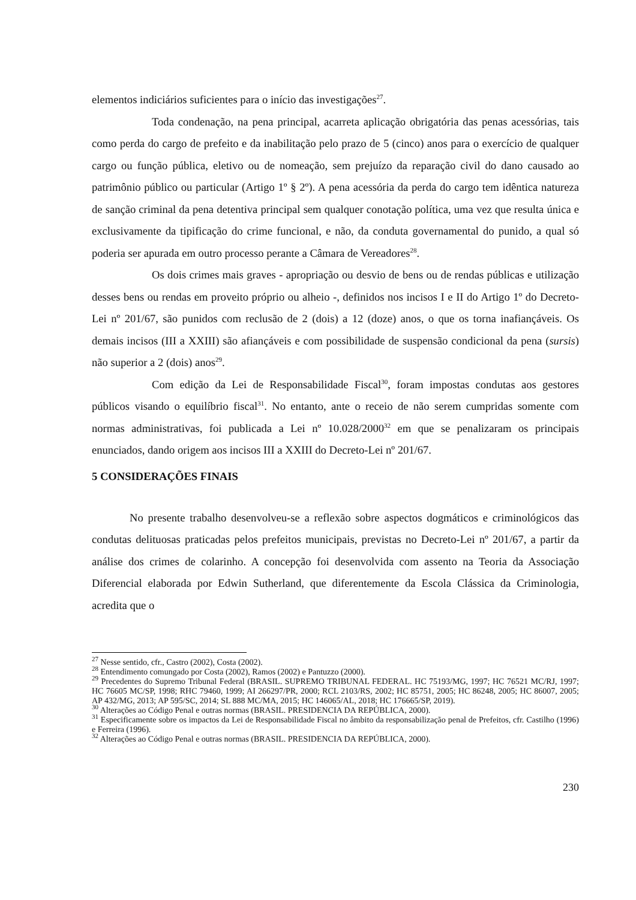elementos indiciários suficientes para o início das investigações<sup>27</sup>.
Toda condenação, na pena principal, acarreta aplicação obrigatória das penas acessórias, tais como perda do cargo de prefeito e da inabilitação pelo prazo de 5 (cinco) anos para o exercício de qualquer cargo ou função pública, eletivo ou de nomeação, sem prejuízo da reparação civil do dano causado ao patrimônio público ou particular (Artigo 1º § 2º). A pena acessória da perda do cargo tem idêntica natureza de sanção criminal da pena detentiva principal sem qualquer conotação política, uma vez que resulta única e exclusivamente da tipificação do crime funcional, e não, da conduta governamental do punido, a qual só poderia ser apurada em outro processo perante a Câmara de Vereadores<sup>28</sup>.
Os dois crimes mais graves - apropriação ou desvio de bens ou de rendas públicas e utilização desses bens ou rendas em proveito próprio ou alheio -, definidos nos incisos I e II do Artigo 1º do Decreto-Lei nº 201/67, são punidos com reclusão de 2 (dois) a 12 (doze) anos, o que os torna inafiançáveis. Os demais incisos (III a XXIII) são afiançáveis e com possibilidade de suspensão condicional da pena (sursis) não superior a 2 (dois) anos<sup>29</sup>.
Com edição da Lei de Responsabilidade Fiscal<sup>30</sup>, foram impostas condutas aos gestores públicos visando o equilíbrio fiscal<sup>31</sup>. No entanto, ante o receio de não serem cumpridas somente com normas administrativas, foi publicada a Lei nº 10.028/2000<sup>32</sup> em que se penalizaram os principais enunciados, dando origem aos incisos III a XXIII do Decreto-Lei nº 201/67.
5 CONSIDERAÇÕES FINAIS
No presente trabalho desenvolveu-se a reflexão sobre aspectos dogmáticos e criminológicos das condutas delituosas praticadas pelos prefeitos municipais, previstas no Decreto-Lei nº 201/67, a partir da análise dos crimes de colarinho. A concepção foi desenvolvida com assento na Teoria da Associação Diferencial elaborada por Edwin Sutherland, que diferentemente da Escola Clássica da Criminologia, acredita que o
<sup>27</sup> Nesse sentido, cfr., Castro (2002), Costa (2002).
<sup>28</sup> Entendimento comungado por Costa (2002), Ramos (2002) e Pantuzzo (2000).
<sup>29</sup> Precedentes do Supremo Tribunal Federal (BRASIL. SUPREMO TRIBUNAL FEDERAL. HC 75193/MG, 1997; HC 76521 MC/RJ, 1997; HC 76605 MC/SP, 1998; RHC 79460, 1999; AI 266297/PR, 2000; RCL 2103/RS, 2002; HC 85751, 2005; HC 86248, 2005; HC 86007, 2005; AP 432/MG, 2013; AP 595/SC, 2014; SL 888 MC/MA, 2015; HC 146065/AL, 2018; HC 176665/SP, 2019).
<sup>30</sup> Alterações ao Código Penal e outras normas (BRASIL. PRESIDENCIA DA REPÚBLICA, 2000).
<sup>31</sup> Especificamente sobre os impactos da Lei de Responsabilidade Fiscal no âmbito da responsabilização penal de Prefeitos, cfr. Castilho (1996) e Ferreira (1996).
<sup>32</sup> Alterações ao Código Penal e outras normas (BRASIL. PRESIDENCIA DA REPÚBLICA, 2000).
230